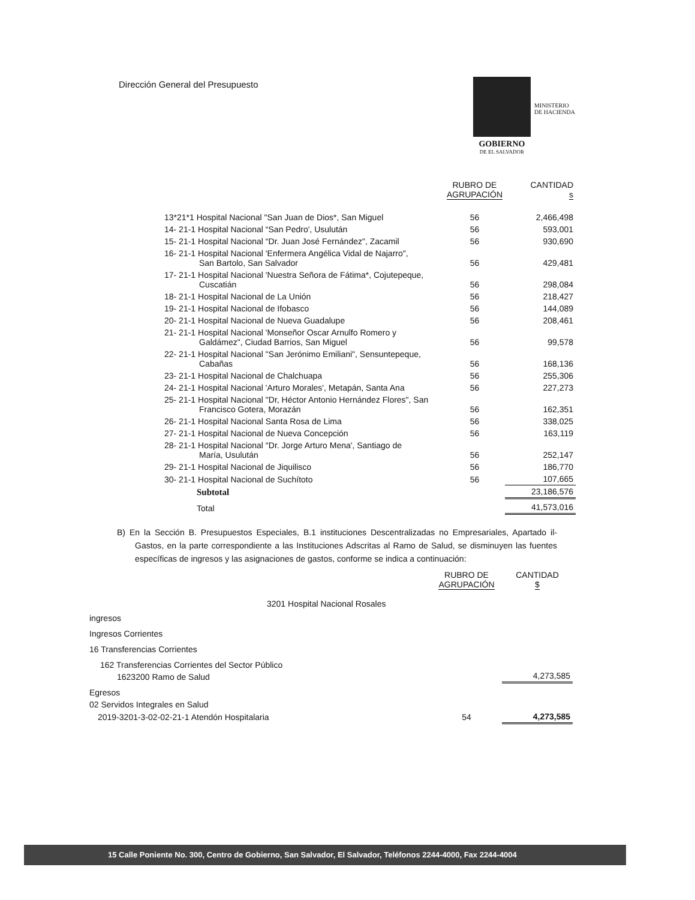Dirección General del Presupuesto
MINISTERIO
DE HACIENDA
GOBIERNO
DE EL SALVADOR
| | RUBRO DE AGRUPACIÓN | CANTIDAD s |
| --- | --- | --- |
| 13*21*1 Hospital Nacional "San Juan de Dios*, San Miguel | 56 | 2,466,498 |
| 14- 21-1 Hospital Nacional “San Pedro', Usulután | 56 | 593,001 |
| 15- 21-1 Hospital Nacional “Dr. Juan José Fernández", Zacamil | 56 | 930,690 |
| 16- 21-1 Hospital Nacional 'Enfermera Angélica Vidal de Najarro", San Bartolo, San Salvador | 56 | 429,481 |
| 17- 21-1 Hospital Nacional 'Nuestra Señora de Fátima*, Cojutepeque, Cuscatián | 56 | 298,084 |
| 18- 21-1 Hospital Nacional de La Unión | 56 | 218,427 |
| 19- 21-1 Hospital Nacional de Ifobasco | 56 | 144,089 |
| 20- 21-1 Hospital Nacional de Nueva Guadalupe | 56 | 208,461 |
| 21- 21-1 Hospital Nacional 'Monseñor Oscar Arnulfo Romero y Galdámez", Ciudad Barrios, San Miguel | 56 | 99,578 |
| 22- 21-1 Hospital Nacional "San Jerónimo Emiliani", Sensuntepeque, Cabañas | 56 | 168,136 |
| 23- 21-1 Hospital Nacional de Chalchuapa | 56 | 255,306 |
| 24- 21-1 Hospital Nacional 'Arturo Morales', Metapán, Santa Ana | 56 | 227,273 |
| 25- 21-1 Hospital Nacional "Dr, Héctor Antonio Hernández Flores", San Francisco Gotera, Morazán | 56 | 162,351 |
| 26- 21-1 Hospital Nacional Santa Rosa de Lima | 56 | 338,025 |
| 27- 21-1 Hospital Nacional de Nueva Concepción | 56 | 163,119 |
| 28- 21-1 Hospital Nacional "Dr. Jorge Arturo Mena', Santiago de María, Usulután | 56 | 252,147 |
| 29- 21-1 Hospital Nacional de Jiquilisco | 56 | 186,770 |
| 30- 21-1 Hospital Nacional de Suchítoto | 56 | 107,665 |
| Subtotal | | 23,186,576 |
| Total | | 41,573,016 |
B) En la Sección B. Presupuestos Especiales, B.1 instituciones Descentralizadas no Empresariales, Apartado il-Gastos, en la parte correspondiente a las Instituciones Adscritas al Ramo de Salud, se disminuyen las fuentes específicas de ingresos y las asignaciones de gastos, conforme se indica a continuación:
| | RUBRO DE AGRUPACIÓN | CANTIDAD $ |
| --- | --- | --- |
| 3201 Hospital Nacional Rosales | | |
| ingresos | | |
| Ingresos Corrientes | | |
| 16 Transferencias Corrientes | | |
| 162 Transferencias Corrientes del Sector Público | | |
| 1623200 Ramo de Salud | | 4,273,585 |
| Egresos | | |
| 02 Servidos Integrales en Salud | | |
| 2019-3201-3-02-02-21-1 Atendón Hospitalaria | 54 | 4,273,585 |
15 Calle Poniente No. 300, Centro de Gobierno, San Salvador, El Salvador, Teléfonos 2244-4000, Fax 2244-4004